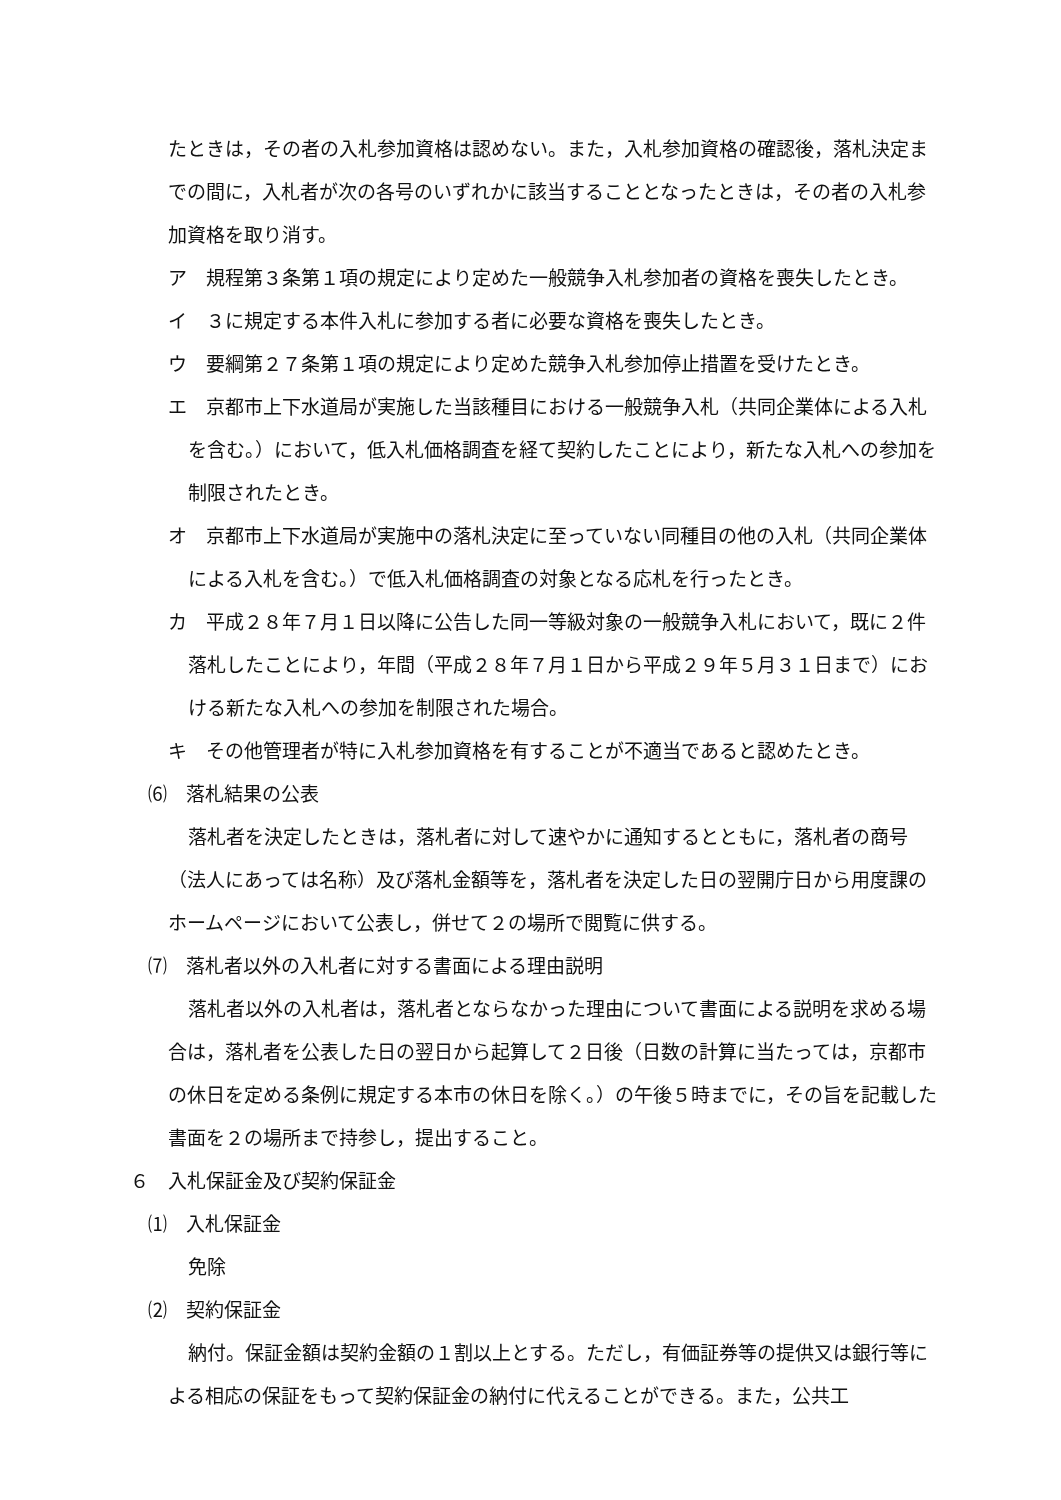たときは，その者の入札参加資格は認めない。また，入札参加資格の確認後，落札決定までの間に，入札者が次の各号のいずれかに該当することとなったときは，その者の入札参加資格を取り消す。
ア　規程第３条第１項の規定により定めた一般競争入札参加者の資格を喪失したとき。
イ　３に規定する本件入札に参加する者に必要な資格を喪失したとき。
ウ　要綱第２７条第１項の規定により定めた競争入札参加停止措置を受けたとき。
エ　京都市上下水道局が実施した当該種目における一般競争入札（共同企業体による入札を含む。）において，低入札価格調査を経て契約したことにより，新たな入札への参加を制限されたとき。
オ　京都市上下水道局が実施中の落札決定に至っていない同種目の他の入札（共同企業体による入札を含む。）で低入札価格調査の対象となる応札を行ったとき。
カ　平成２８年７月１日以降に公告した同一等級対象の一般競争入札において，既に２件落札したことにより，年間（平成２８年７月１日から平成２９年５月３１日まで）における新たな入札への参加を制限された場合。
キ　その他管理者が特に入札参加資格を有することが不適当であると認めたとき。
⑹　落札結果の公表
落札者を決定したときは，落札者に対して速やかに通知するとともに，落札者の商号（法人にあっては名称）及び落札金額等を，落札者を決定した日の翌開庁日から用度課のホームページにおいて公表し，併せて２の場所で閲覧に供する。
⑺　落札者以外の入札者に対する書面による理由説明
落札者以外の入札者は，落札者とならなかった理由について書面による説明を求める場合は，落札者を公表した日の翌日から起算して２日後（日数の計算に当たっては，京都市の休日を定める条例に規定する本市の休日を除く。）の午後５時までに，その旨を記載した書面を２の場所まで持参し，提出すること。
６　入札保証金及び契約保証金
⑴　入札保証金
免除
⑵　契約保証金
納付。保証金額は契約金額の１割以上とする。ただし，有価証券等の提供又は銀行等による相応の保証をもって契約保証金の納付に代えることができる。また，公共工